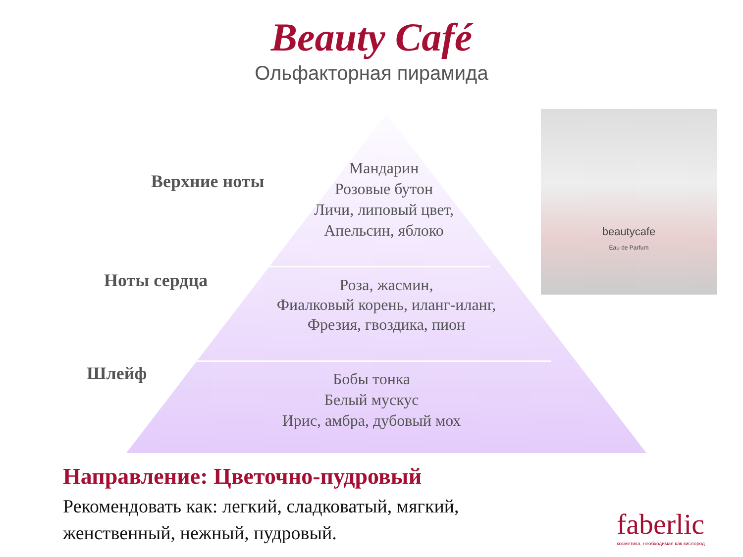Beauty Café
Ольфакторная пирамида
Верхние ноты
Мандарин
Розовые бутон
Личи, липовый цвет,
Апельсин, яблоко
Ноты сердца
Роза, жасмин,
Фиалковый корень, иланг-иланг,
Фрезия, гвоздика, пион
Шлейф
Бобы тонка
Белый мускус
Ирис, амбра, дубовый мох
beautycafe
Eau de Parfum
Направление: Цветочно-пудровый
Рекомендовать как: легкий, сладковатый, мягкий,
женственный, нежный, пудровый.
faberlic
косметика, необходимая как кислород